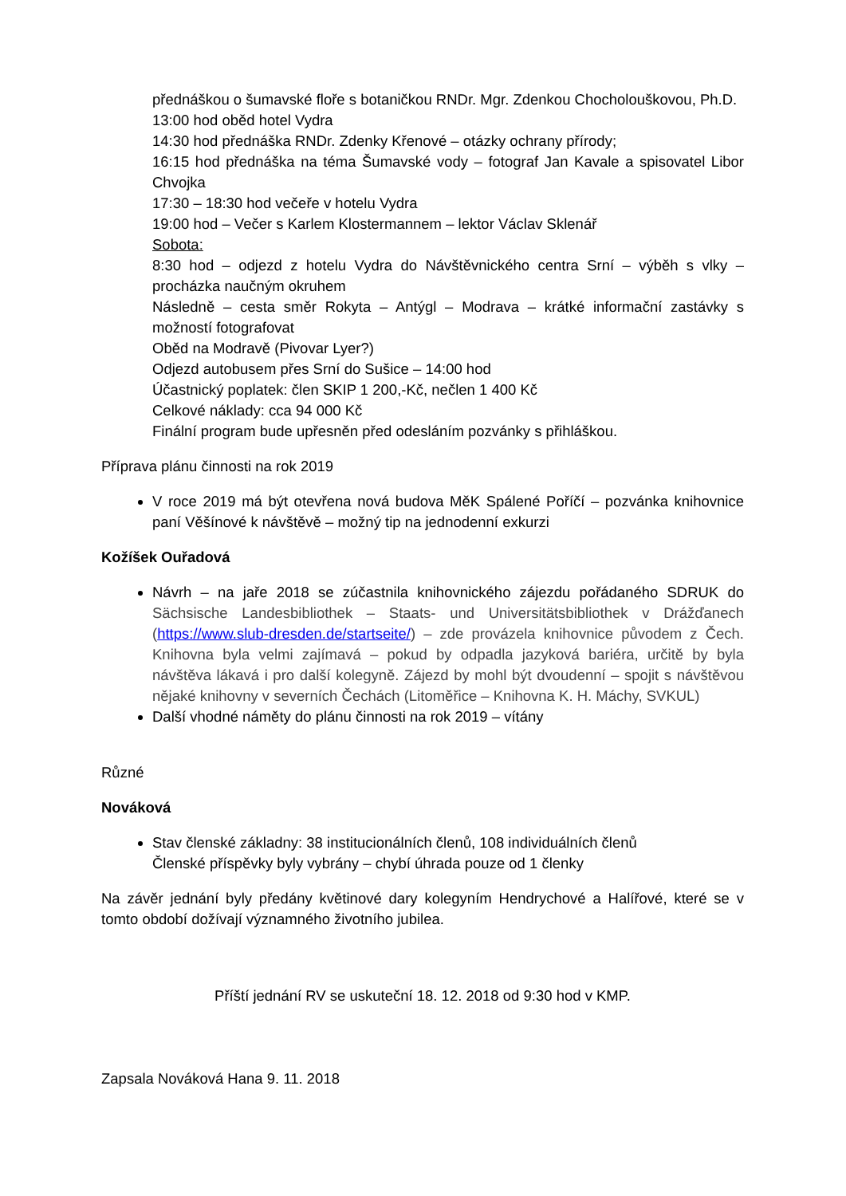přednáškou o šumavské floře s botaničkou RNDr. Mgr. Zdenkou Chocholouškovou, Ph.D.
13:00 hod oběd hotel Vydra
14:30 hod přednáška RNDr. Zdenky Křenové – otázky ochrany přírody;
16:15 hod přednáška na téma Šumavské vody – fotograf Jan Kavale a spisovatel Libor Chvojka
17:30 – 18:30 hod večeře v hotelu Vydra
19:00 hod – Večer s Karlem Klostermannem – lektor Václav Sklenář
Sobota:
8:30 hod – odjezd z hotelu Vydra do Návštěvnického centra Srní – výběh s vlky – procházka naučným okruhem
Následně – cesta směr Rokyta – Antýgl – Modrava – krátké informační zastávky s možností fotografovat
Oběd na Modravě (Pivovar Lyer?)
Odjezd autobusem přes Srní do Sušice – 14:00 hod
Účastnický poplatek: člen SKIP 1 200,-Kč, nečlen 1 400 Kč
Celkové náklady: cca 94 000 Kč
Finální program bude upřesněn před odesláním pozvánky s přihláškou.
Příprava plánu činnosti na rok 2019
V roce 2019 má být otevřena nová budova MěK Spálené Poříčí – pozvánka knihovnice paní Věšínové k návštěvě – možný tip na jednodenní exkurzi
Kožíšek Ouřadová
Návrh – na jaře 2018 se zúčastnila knihovnického zájezdu pořádaného SDRUK do Sächsische Landesbibliothek – Staats- und Universitätsbibliothek v Drážďanech (https://www.slub-dresden.de/startseite/) – zde provázela knihovnice původem z Čech. Knihovna byla velmi zajímavá – pokud by odpadla jazyková bariéra, určitě by byla návštěva lákavá i pro další kolegyně. Zájezd by mohl být dvoudenní – spojit s návštěvou nějaké knihovny v severních Čechách (Litoměřice – Knihovna K. H. Máchy, SVKUL)
Další vhodné náměty do plánu činnosti na rok 2019 – vítány
Různé
Nováková
Stav členské základny: 38 institucionálních členů, 108 individuálních členů
Členské příspěvky byly vybrány – chybí úhrada pouze od 1 členky
Na závěr jednání byly předány květinové dary kolegyním Hendrychové a Halířové, které se v tomto období dožívají významného životního jubilea.
Příští jednání RV se uskuteční 18. 12. 2018 od 9:30 hod v KMP.
Zapsala Nováková Hana 9. 11. 2018